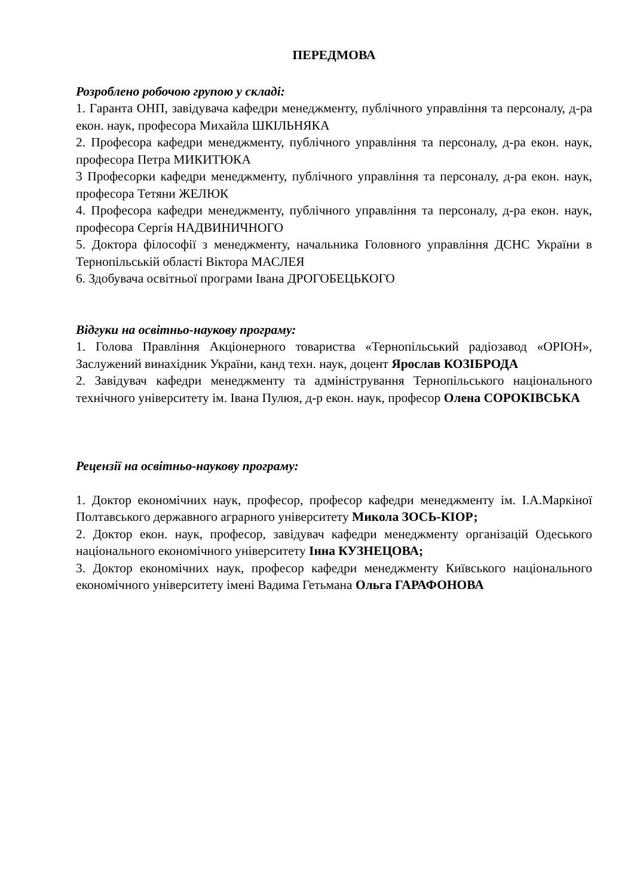ПЕРЕДМОВА
Розроблено робочою групою у складі:
1. Гаранта ОНП, завідувача кафедри менеджменту, публічного управління та персоналу, д-ра екон. наук, професора Михайла ШКІЛЬНЯКА
2. Професора кафедри менеджменту, публічного управління та персоналу, д-ра екон. наук, професора Петра МИКИТЮКА
3 Професорки кафедри менеджменту, публічного управління та персоналу, д-ра екон. наук, професора Тетяни ЖЕЛЮК
4. Професора кафедри менеджменту, публічного управління та персоналу, д-ра екон. наук, професора Сергія НАДВИНИЧНОГО
5. Доктора філософії з менеджменту, начальника Головного управління ДСНС України в Тернопільській області Віктора МАСЛЕЯ
6. Здобувача освітньої програми Івана ДРОГОБЕЦЬКОГО
Відгуки на освітньо-наукову програму:
1. Голова Правління Акціонерного товариства «Тернопільський радіозавод «ОРІОН», Заслужений винахідник України, канд техн. наук, доцент Ярослав КОЗІБРОДА
2. Завідувач кафедри менеджменту та адміністрування Тернопільського національного технічного університету ім. Івана Пулюя, д-р екон. наук, професор Олена СОРОКІВСЬКА
Рецензії на освітньо-наукову програму:
1. Доктор економічних наук, професор, професор кафедри менеджменту ім. І.А.Маркіної Полтавського державного аграрного університету Микола ЗОСЬ-КІОР;
2. Доктор екон. наук, професор, завідувач кафедри менеджменту організацій Одеського національного економічного університету Інна КУЗНЕЦОВА;
3. Доктор економічних наук, професор кафедри менеджменту Київського національного економічного університету імені Вадима Гетьмана Ольга ГАРАФОНОВА